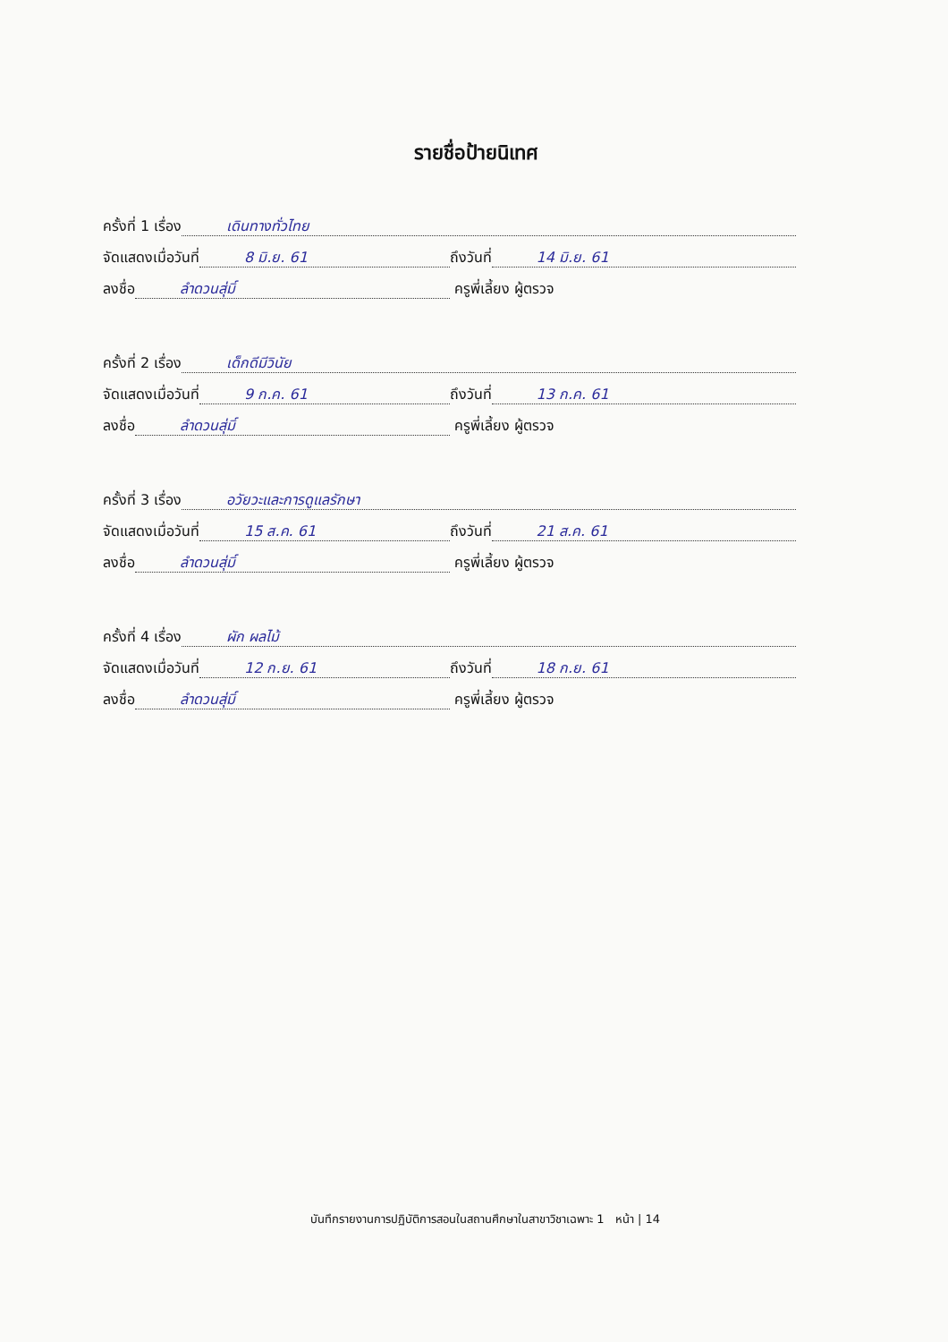รายชื่อป้ายนิเทศ
ครั้งที่ 1 เรื่อง เดินทางทั่วไทย
จัดแสดงเมื่อวันที่ 8 มิ.ย. 61 ถึงวันที่ 14 มิ.ย. 61
ลงชื่อ ลำดวนสุ่มิ์ ครูพี่เลี้ยง ผู้ตรวจ
ครั้งที่ 2 เรื่อง เด็กดีมีวินัย
จัดแสดงเมื่อวันที่ 9 ก.ค. 61 ถึงวันที่ 13 ก.ค. 61
ลงชื่อ ลำดวนสุ่มิ์ ครูพี่เลี้ยง ผู้ตรวจ
ครั้งที่ 3 เรื่อง อวัยวะและการดูแลรักษา
จัดแสดงเมื่อวันที่ 15 ส.ค. 61 ถึงวันที่ 21 ส.ค. 61
ลงชื่อ ลำดวนสุ่มิ์ ครูพี่เลี้ยง ผู้ตรวจ
ครั้งที่ 4 เรื่อง ผัก ผลไม้
จัดแสดงเมื่อวันที่ 12 ก.ย. 61 ถึงวันที่ 18 ก.ย. 61
ลงชื่อ ลำดวนสุ่มิ์ ครูพี่เลี้ยง ผู้ตรวจ
บันทึกรายงานการปฏิบัติการสอนในสถานศึกษาในสาขาวิชาเฉพาะ 1 หน้า | 14